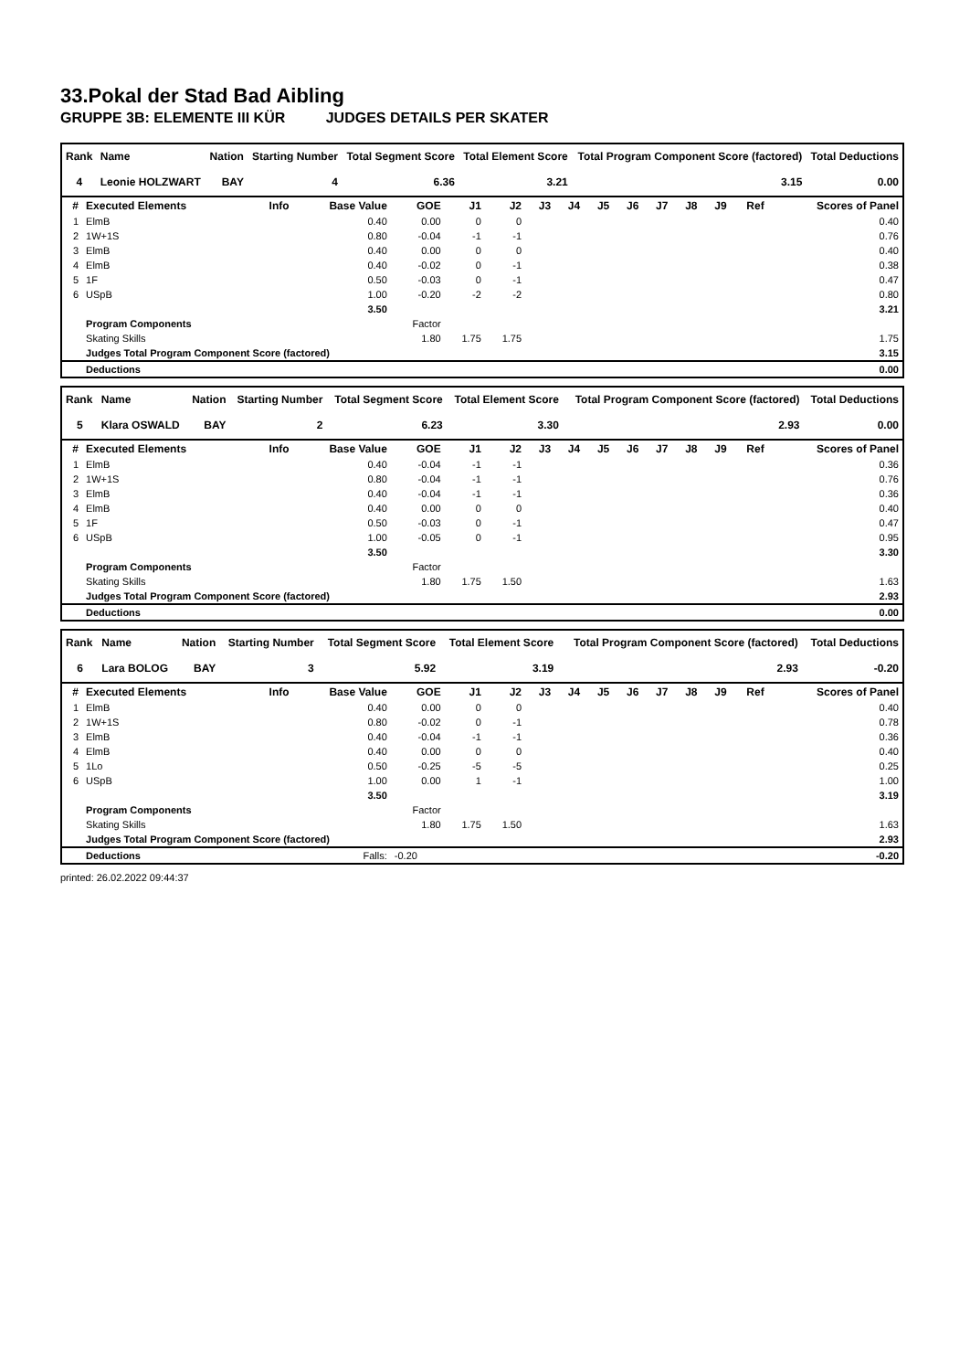33.Pokal der Stad Bad Aibling
GRUPPE 3B: ELEMENTE III KÜR JUDGES DETAILS PER SKATER
| Rank | Name | Nation | Starting Number | Total Segment Score | Total Element Score | Total Program Component Score (factored) | Total Deductions |
| --- | --- | --- | --- | --- | --- | --- | --- |
| 4 | Leonie HOLZWART | BAY | 4 | 6.36 | 3.21 | 3.15 | 0.00 |
| # | Executed Elements | Info | Base Value | GOE | J1 | J2 | J3 | J4 | J5 | J6 | J7 | J8 | J9 | Ref | Scores of Panel |
| --- | --- | --- | --- | --- | --- | --- | --- | --- | --- | --- | --- | --- | --- | --- | --- |
| 1 | ElmB | | 0.40 | 0.00 | 0 | 0 | | | | | | | | | 0.40 |
| 2 | 1W+1S | | 0.80 | -0.04 | -1 | -1 | | | | | | | | | 0.76 |
| 3 | ElmB | | 0.40 | 0.00 | 0 | 0 | | | | | | | | | 0.40 |
| 4 | ElmB | | 0.40 | -0.02 | 0 | -1 | | | | | | | | | 0.38 |
| 5 | 1F | | 0.50 | -0.03 | 0 | -1 | | | | | | | | | 0.47 |
| 6 | USpB | | 1.00 | -0.20 | -2 | -2 | | | | | | | | | 0.80 |
| | | | 3.50 | | | | | | | | | | | | 3.21 |
| | Program Components | | | Factor | | | | | | | | | | | |
| | Skating Skills | | | 1.80 | 1.75 | 1.75 | | | | | | | | | 1.75 |
| | Judges Total Program Component Score (factored) | | | | | | | | | | | | | | 3.15 |
| | Deductions | | | | | | | | | | | | | | 0.00 |
| Rank | Name | Nation | Starting Number | Total Segment Score | Total Element Score | Total Program Component Score (factored) | Total Deductions |
| --- | --- | --- | --- | --- | --- | --- | --- |
| 5 | Klara OSWALD | BAY | 2 | 6.23 | 3.30 | 2.93 | 0.00 |
| # | Executed Elements | Info | Base Value | GOE | J1 | J2 | J3 | J4 | J5 | J6 | J7 | J8 | J9 | Ref | Scores of Panel |
| --- | --- | --- | --- | --- | --- | --- | --- | --- | --- | --- | --- | --- | --- | --- | --- |
| 1 | ElmB | | 0.40 | -0.04 | -1 | -1 | | | | | | | | | 0.36 |
| 2 | 1W+1S | | 0.80 | -0.04 | -1 | -1 | | | | | | | | | 0.76 |
| 3 | ElmB | | 0.40 | -0.04 | -1 | -1 | | | | | | | | | 0.36 |
| 4 | ElmB | | 0.40 | 0.00 | 0 | 0 | | | | | | | | | 0.40 |
| 5 | 1F | | 0.50 | -0.03 | 0 | -1 | | | | | | | | | 0.47 |
| 6 | USpB | | 1.00 | -0.05 | 0 | -1 | | | | | | | | | 0.95 |
| | | | 3.50 | | | | | | | | | | | | 3.30 |
| | Program Components | | | Factor | | | | | | | | | | | |
| | Skating Skills | | | 1.80 | 1.75 | 1.50 | | | | | | | | | 1.63 |
| | Judges Total Program Component Score (factored) | | | | | | | | | | | | | | 2.93 |
| | Deductions | | | | | | | | | | | | | | 0.00 |
| Rank | Name | Nation | Starting Number | Total Segment Score | Total Element Score | Total Program Component Score (factored) | Total Deductions |
| --- | --- | --- | --- | --- | --- | --- | --- |
| 6 | Lara BOLOG | BAY | 3 | 5.92 | 3.19 | 2.93 | -0.20 |
| # | Executed Elements | Info | Base Value | GOE | J1 | J2 | J3 | J4 | J5 | J6 | J7 | J8 | J9 | Ref | Scores of Panel |
| --- | --- | --- | --- | --- | --- | --- | --- | --- | --- | --- | --- | --- | --- | --- | --- |
| 1 | ElmB | | 0.40 | 0.00 | 0 | 0 | | | | | | | | | 0.40 |
| 2 | 1W+1S | | 0.80 | -0.02 | 0 | -1 | | | | | | | | | 0.78 |
| 3 | ElmB | | 0.40 | -0.04 | -1 | -1 | | | | | | | | | 0.36 |
| 4 | ElmB | | 0.40 | 0.00 | 0 | 0 | | | | | | | | | 0.40 |
| 5 | 1Lo | | 0.50 | -0.25 | -5 | -5 | | | | | | | | | 0.25 |
| 6 | USpB | | 1.00 | 0.00 | 1 | -1 | | | | | | | | | 1.00 |
| | | | 3.50 | | | | | | | | | | | | 3.19 |
| | Program Components | | | Factor | | | | | | | | | | | |
| | Skating Skills | | | 1.80 | 1.75 | 1.50 | | | | | | | | | 1.63 |
| | Judges Total Program Component Score (factored) | | | | | | | | | | | | | | 2.93 |
| | Deductions | | Falls: | -0.20 | | | | | | | | | | | -0.20 |
printed: 26.02.2022 09:44:37